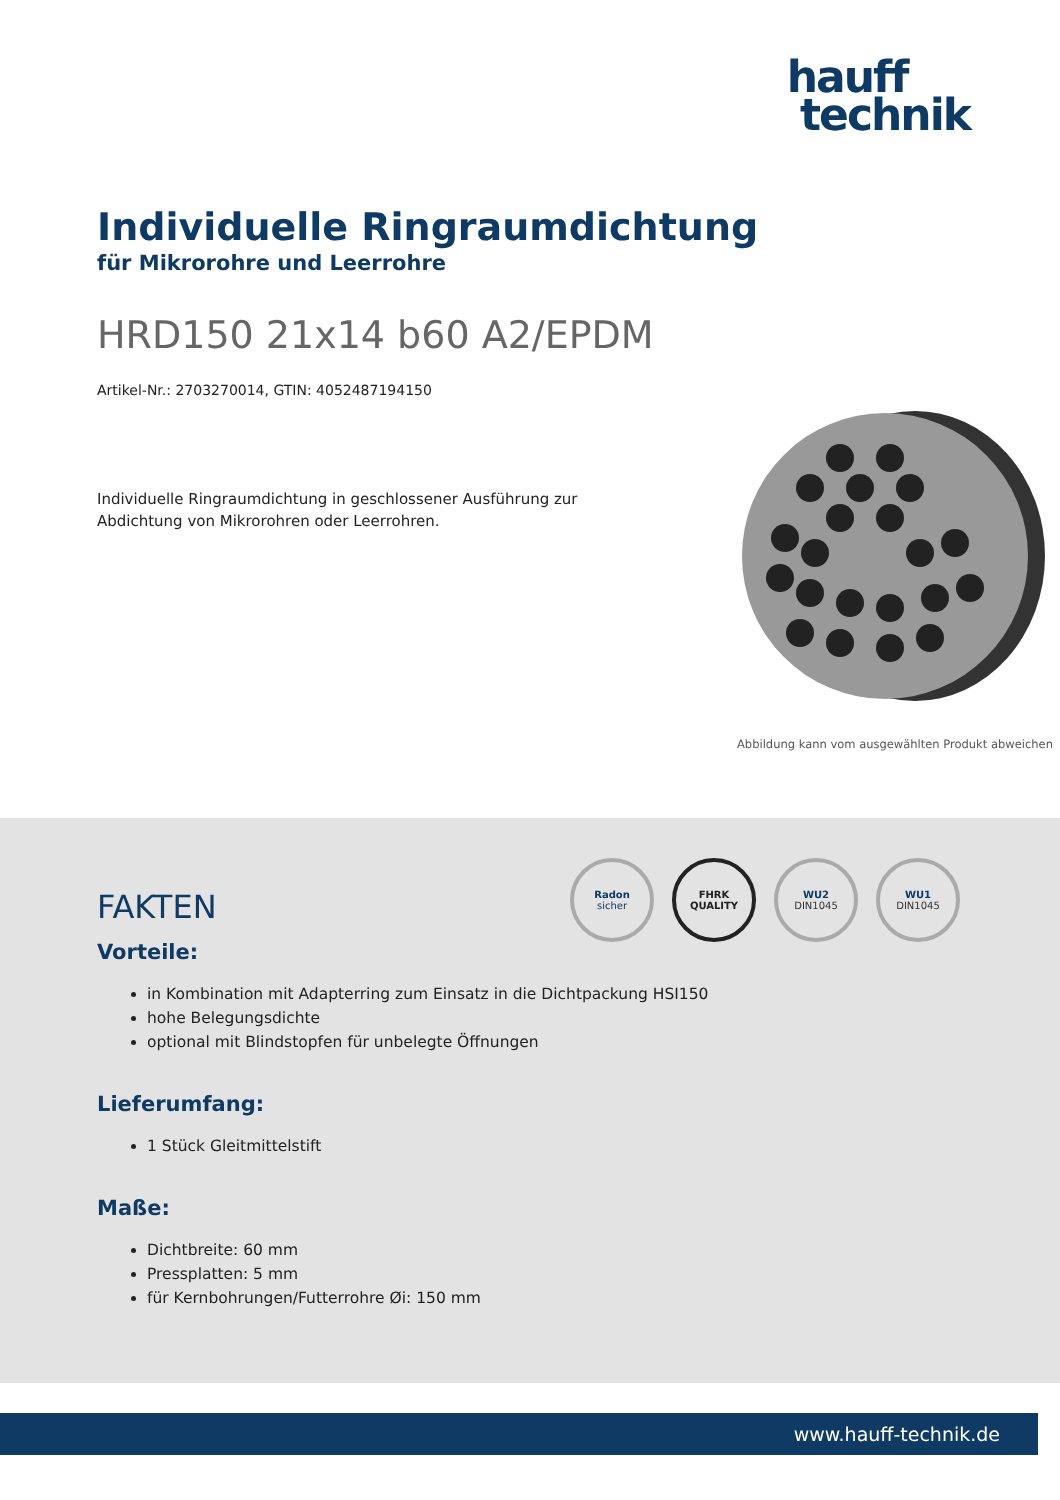hauff
technik
Individuelle Ringraumdichtung
für Mikrorohre und Leerrohre
HRD150 21x14 b60 A2/EPDM
Artikel-Nr.: 2703270014, GTIN: 4052487194150
Individuelle Ringraumdichtung in geschlossener Ausführung zur Abdichtung von Mikrorohren oder Leerrohren.
Abbildung kann vom ausgewählten Produkt abweichen
Radon
sicher
FHRK
QUALITY
WU2
DIN1045
WU1
DIN1045
FAKTEN
Vorteile:
in Kombination mit Adapterring zum Einsatz in die Dichtpackung HSI150
hohe Belegungsdichte
optional mit Blindstopfen für unbelegte Öffnungen
Lieferumfang:
1 Stück Gleitmittelstift
Maße:
Dichtbreite: 60 mm
Pressplatten: 5 mm
für Kernbohrungen/Futterrohre Øi: 150 mm
www.hauff-technik.de